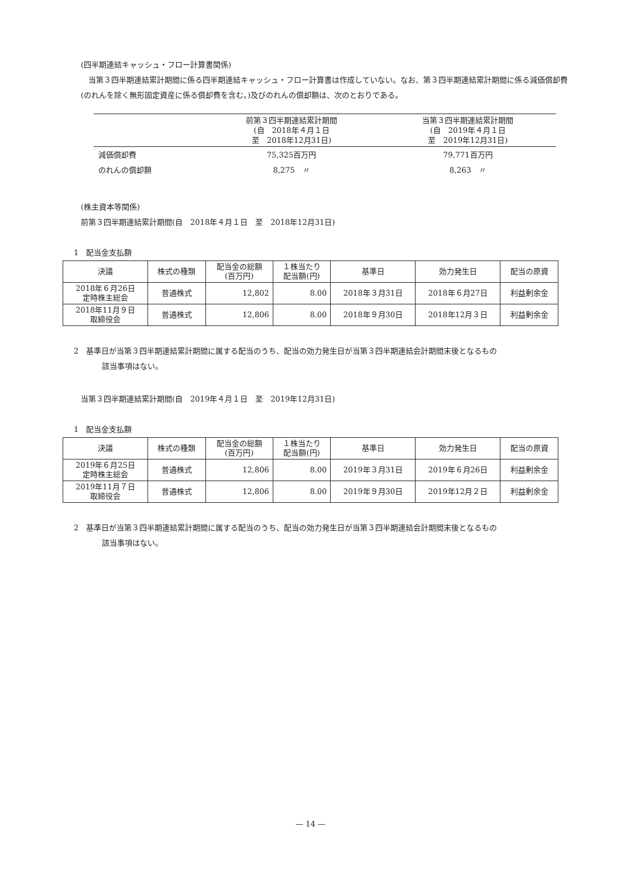(四半期連結キャッシュ・フロー計算書関係)
　当第３四半期連結累計期間に係る四半期連結キャッシュ・フロー計算書は作成していない。なお、第３四半期連結累計期間に係る減価償却費(のれんを除く無形固定資産に係る償却費を含む。)及びのれんの償却額は、次のとおりである。
| | 前第３四半期連結累計期間 (自 2018年４月１日 至 2018年12月31日) | 当第３四半期連結累計期間 (自 2019年４月１日 至 2019年12月31日) |
| 減価償却費 | 75,325百万円 | 79,771百万円 |
| のれんの償却額 | 8,275 〃 | 8,263 〃 |
(株主資本等関係)
前第３四半期連結累計期間(自　2018年４月１日　至　2018年12月31日)
1　配当金支払額
| 決議 | 株式の種類 | 配当金の総額 (百万円) | １株当たり 配当額(円) | 基準日 | 効力発生日 | 配当の原資 |
| 2018年６月26日 定時株主総会 | 普通株式 | 12,802 | 8.00 | 2018年３月31日 | 2018年６月27日 | 利益剰余金 |
| 2018年11月９日 取締役会 | 普通株式 | 12,806 | 8.00 | 2018年９月30日 | 2018年12月３日 | 利益剰余金 |
2　基準日が当第３四半期連結累計期間に属する配当のうち、配当の効力発生日が当第３四半期連結会計期間末後となるもの
該当事項はない。
当第３四半期連結累計期間(自　2019年４月１日　至　2019年12月31日)
1　配当金支払額
| 決議 | 株式の種類 | 配当金の総額 (百万円) | １株当たり 配当額(円) | 基準日 | 効力発生日 | 配当の原資 |
| 2019年６月25日 定時株主総会 | 普通株式 | 12,806 | 8.00 | 2019年３月31日 | 2019年６月26日 | 利益剰余金 |
| 2019年11月７日 取締役会 | 普通株式 | 12,806 | 8.00 | 2019年９月30日 | 2019年12月２日 | 利益剰余金 |
2　基準日が当第３四半期連結累計期間に属する配当のうち、配当の効力発生日が当第３四半期連結会計期間末後となるもの
該当事項はない。
— 14 —